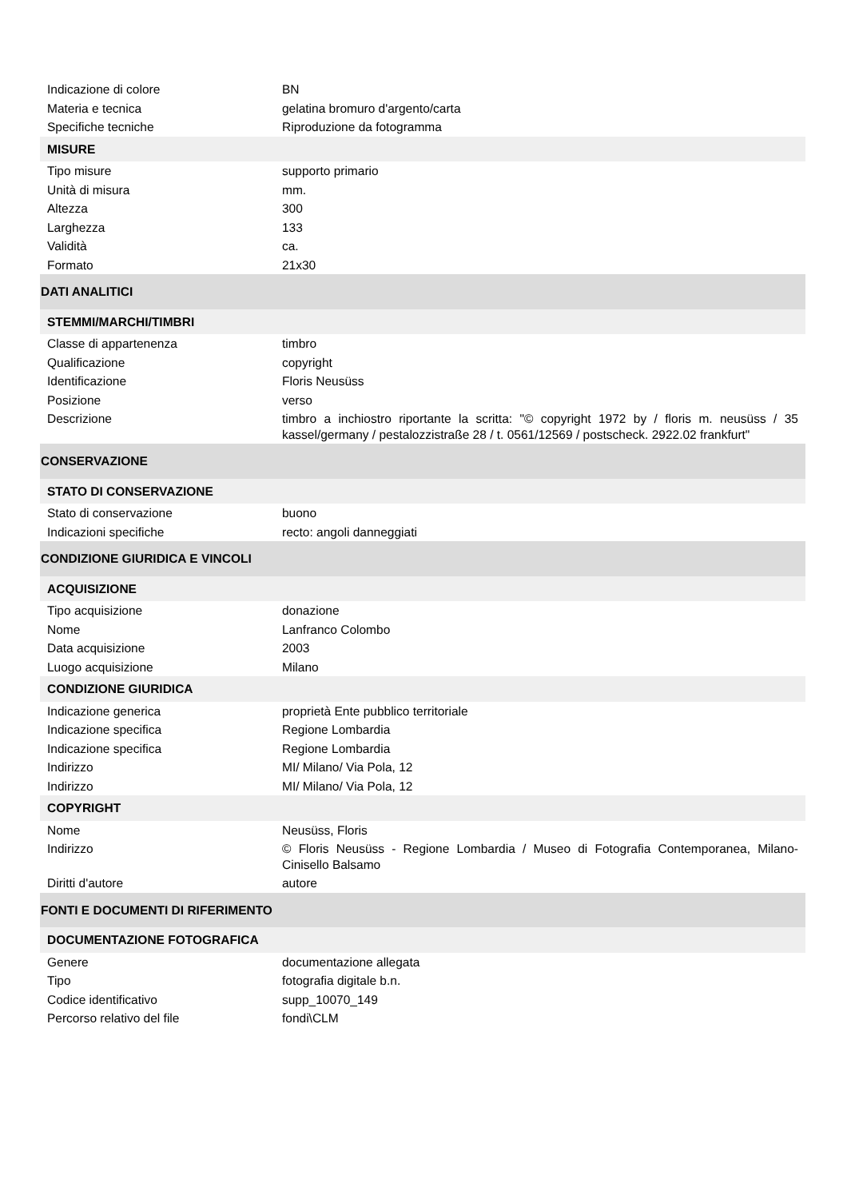| Indicazione di colore | BN |
| Materia e tecnica | gelatina bromuro d'argento/carta |
| Specifiche tecniche | Riproduzione da fotogramma |
| MISURE | |
| Tipo misure | supporto primario |
| Unità di misura | mm. |
| Altezza | 300 |
| Larghezza | 133 |
| Validità | ca. |
| Formato | 21x30 |
| DATI ANALITICI | |
| STEMMI/MARCHI/TIMBRI | |
| Classe di appartenenza | timbro |
| Qualificazione | copyright |
| Identificazione | Floris Neusüss |
| Posizione | verso |
| Descrizione | timbro a inchiostro riportante la scritta: "© copyright 1972 by / floris m. neusüss / 35 kassel/germany / pestalozzistraße 28 / t. 0561/12569 / postscheck. 2922.02 frankfurt" |
| CONSERVAZIONE | |
| STATO DI CONSERVAZIONE | |
| Stato di conservazione | buono |
| Indicazioni specifiche | recto: angoli danneggiati |
| CONDIZIONE GIURIDICA E VINCOLI | |
| ACQUISIZIONE | |
| Tipo acquisizione | donazione |
| Nome | Lanfranco Colombo |
| Data acquisizione | 2003 |
| Luogo acquisizione | Milano |
| CONDIZIONE GIURIDICA | |
| Indicazione generica | proprietà Ente pubblico territoriale |
| Indicazione specifica | Regione Lombardia |
| Indicazione specifica | Regione Lombardia |
| Indirizzo | MI/ Milano/ Via Pola, 12 |
| Indirizzo | MI/ Milano/ Via Pola, 12 |
| COPYRIGHT | |
| Nome | Neusüss, Floris |
| Indirizzo | © Floris Neusüss - Regione Lombardia / Museo di Fotografia Contemporanea, Milano-Cinisello Balsamo |
| Diritti d'autore | autore |
| FONTI E DOCUMENTI DI RIFERIMENTO | |
| DOCUMENTAZIONE FOTOGRAFICA | |
| Genere | documentazione allegata |
| Tipo | fotografia digitale b.n. |
| Codice identificativo | supp_10070_149 |
| Percorso relativo del file | fondi\CLM |